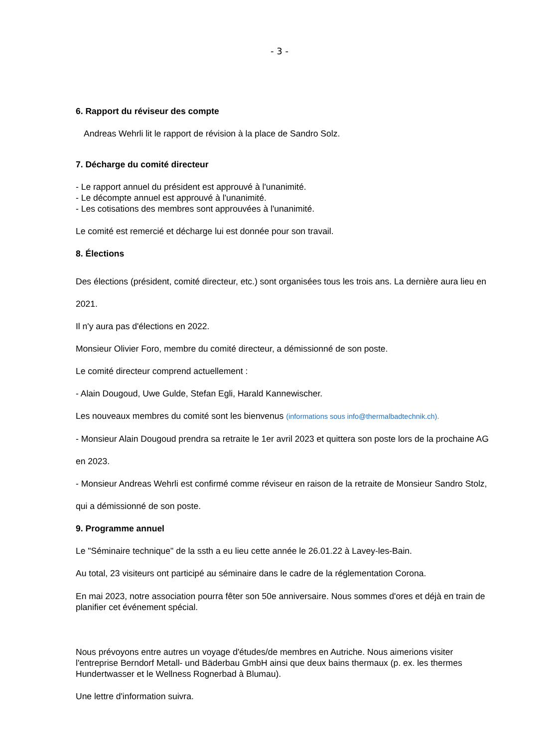- 3 -
6. Rapport du réviseur des compte
Andreas Wehrli lit le rapport de révision à la place de Sandro Solz.
7. Décharge du comité directeur
- Le rapport annuel du président est approuvé à l'unanimité.
- Le décompte annuel est approuvé à l'unanimité.
- Les cotisations des membres sont approuvées à l'unanimité.
Le comité est remercié et décharge lui est donnée pour son travail.
8. Élections
Des élections (président, comité directeur, etc.) sont organisées tous les trois ans. La dernière aura lieu en 2021.
Il n'y aura pas d'élections en 2022.
Monsieur Olivier Foro, membre du comité directeur, a démissionné de son poste.
Le comité directeur comprend actuellement :
- Alain Dougoud, Uwe Gulde, Stefan Egli, Harald Kannewischer.
Les nouveaux membres du comité sont les bienvenus (informations sous info@thermalbadtechnik.ch).
- Monsieur Alain Dougoud prendra sa retraite le 1er avril 2023 et quittera son poste lors de la prochaine AG en 2023.
- Monsieur Andreas Wehrli est confirmé comme réviseur en raison de la retraite de Monsieur Sandro Stolz, qui a démissionné de son poste.
9. Programme annuel
Le "Séminaire technique" de la ssth a eu lieu cette année le 26.01.22 à Lavey-les-Bain.
Au total, 23 visiteurs ont participé au séminaire dans le cadre de la réglementation Corona.
En mai 2023, notre association pourra fêter son 50e anniversaire. Nous sommes d'ores et déjà en train de planifier cet événement spécial.
Nous prévoyons entre autres un voyage d'études/de membres en Autriche. Nous aimerions visiter l'entreprise Berndorf Metall- und Bäderbau GmbH ainsi que deux bains thermaux (p. ex. les thermes Hundertwasser et le Wellness Rognerbad à Blumau).
Une lettre d'information suivra.